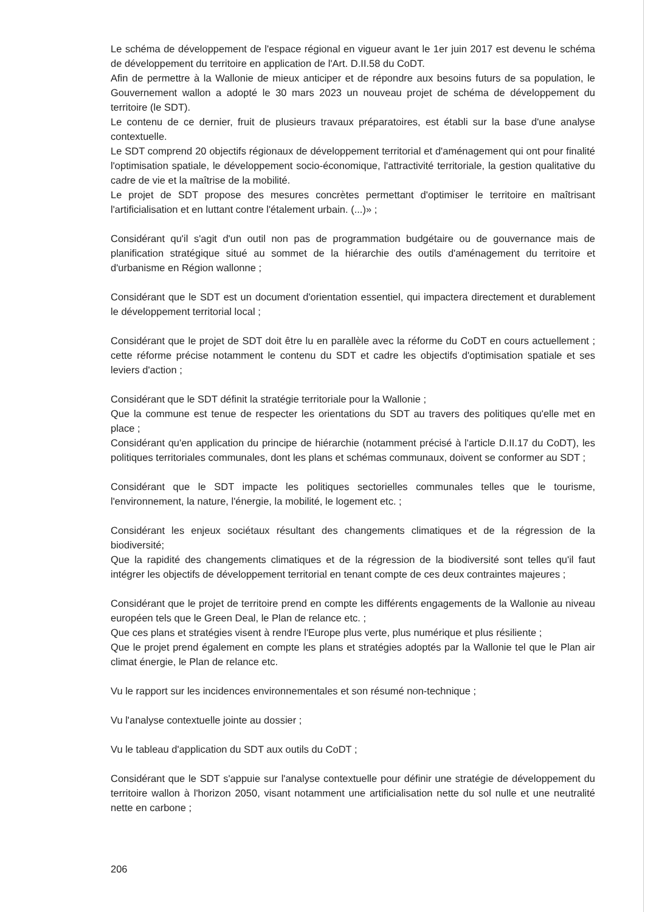Le schéma de développement de l'espace régional en vigueur avant le 1er juin 2017 est devenu le schéma de développement du territoire en application de l'Art. D.II.58 du CoDT.
Afin de permettre à la Wallonie de mieux anticiper et de répondre aux besoins futurs de sa population, le Gouvernement wallon a adopté le 30 mars 2023 un nouveau projet de schéma de développement du territoire (le SDT).
Le contenu de ce dernier, fruit de plusieurs travaux préparatoires, est établi sur la base d'une analyse contextuelle.
Le SDT comprend 20 objectifs régionaux de développement territorial et d'aménagement qui ont pour finalité l'optimisation spatiale, le développement socio-économique, l'attractivité territoriale, la gestion qualitative du cadre de vie et la maîtrise de la mobilité.
Le projet de SDT propose des mesures concrètes permettant d'optimiser le territoire en maîtrisant l'artificialisation et en luttant contre l'étalement urbain. (...)» ;
Considérant qu'il s'agit d'un outil non pas de programmation budgétaire ou de gouvernance mais de planification stratégique situé au sommet de la hiérarchie des outils d'aménagement du territoire et d'urbanisme en Région wallonne ;
Considérant que le SDT est un document d'orientation essentiel, qui impactera directement et durablement le développement territorial local ;
Considérant que le projet de SDT doit être lu en parallèle avec la réforme du CoDT en cours actuellement ; cette réforme précise notamment le contenu du SDT et cadre les objectifs d'optimisation spatiale et ses leviers d'action ;
Considérant que le SDT définit la stratégie territoriale pour la Wallonie ;
Que la commune est tenue de respecter les orientations du SDT au travers des politiques qu'elle met en place ;
Considérant qu'en application du principe de hiérarchie (notamment précisé à l'article D.II.17 du CoDT), les politiques territoriales communales, dont les plans et schémas communaux, doivent se conformer au SDT ;
Considérant que le SDT impacte les politiques sectorielles communales telles que le tourisme, l'environnement, la nature, l'énergie, la mobilité, le logement etc. ;
Considérant les enjeux sociétaux résultant des changements climatiques et de la régression de la biodiversité;
Que la rapidité des changements climatiques et de la régression de la biodiversité sont telles qu'il faut intégrer les objectifs de développement territorial en tenant compte de ces deux contraintes majeures ;
Considérant que le projet de territoire prend en compte les différents engagements de la Wallonie au niveau européen tels que le Green Deal, le Plan de relance etc. ;
Que ces plans et stratégies visent à rendre l'Europe plus verte, plus numérique et plus résiliente ;
Que le projet prend également en compte les plans et stratégies adoptés par la Wallonie tel que le Plan air climat énergie, le Plan de relance etc.
Vu le rapport sur les incidences environnementales et son résumé non-technique ;
Vu l'analyse contextuelle jointe au dossier ;
Vu le tableau d'application du SDT aux outils du CoDT ;
Considérant que le SDT s'appuie sur l'analyse contextuelle pour définir une stratégie de développement du territoire wallon à l'horizon 2050, visant notamment une artificialisation nette du sol nulle et une neutralité nette en carbone ;
206